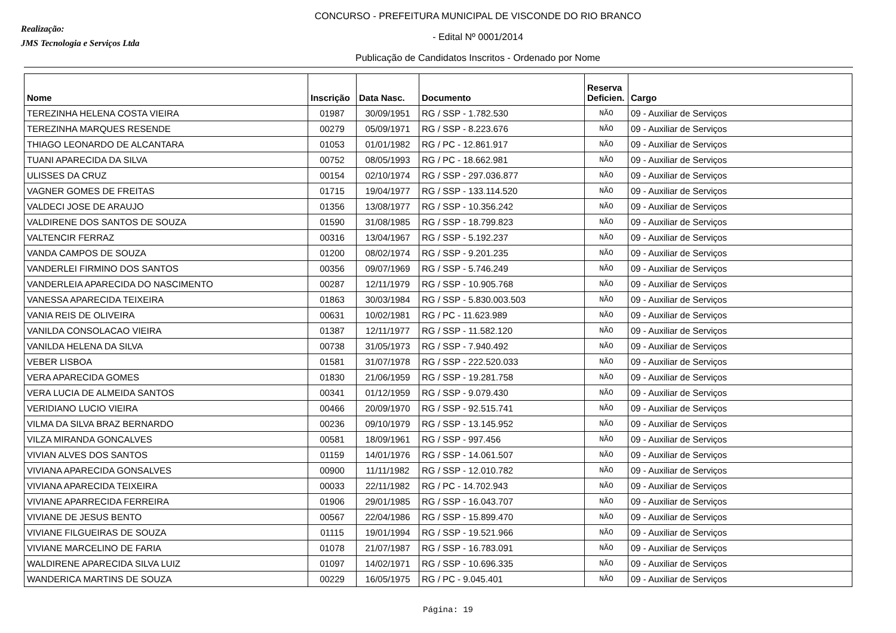Realização:
JMS Tecnologia e Serviços Ltda
CONCURSO - PREFEITURA MUNICIPAL DE VISCONDE DO RIO BRANCO
- Edital Nº 0001/2014
Publicação de Candidatos Inscritos - Ordenado por Nome
| Nome | Inscrição | Data Nasc. | Documento | Reserva Deficien. | Cargo |
| --- | --- | --- | --- | --- | --- |
| TEREZINHA HELENA COSTA VIEIRA | 01987 | 30/09/1951 | RG / SSP - 1.782.530 | NÃO | 09 - Auxiliar de Serviços |
| TEREZINHA MARQUES RESENDE | 00279 | 05/09/1971 | RG / SSP - 8.223.676 | NÃO | 09 - Auxiliar de Serviços |
| THIAGO LEONARDO DE ALCANTARA | 01053 | 01/01/1982 | RG / PC - 12.861.917 | NÃO | 09 - Auxiliar de Serviços |
| TUANI APARECIDA DA SILVA | 00752 | 08/05/1993 | RG / PC - 18.662.981 | NÃO | 09 - Auxiliar de Serviços |
| ULISSES DA CRUZ | 00154 | 02/10/1974 | RG / SSP - 297.036.877 | NÃO | 09 - Auxiliar de Serviços |
| VAGNER GOMES DE FREITAS | 01715 | 19/04/1977 | RG / SSP - 133.114.520 | NÃO | 09 - Auxiliar de Serviços |
| VALDECI JOSE DE ARAUJO | 01356 | 13/08/1977 | RG / SSP - 10.356.242 | NÃO | 09 - Auxiliar de Serviços |
| VALDIRENE DOS SANTOS DE SOUZA | 01590 | 31/08/1985 | RG / SSP - 18.799.823 | NÃO | 09 - Auxiliar de Serviços |
| VALTENCIR FERRAZ | 00316 | 13/04/1967 | RG / SSP - 5.192.237 | NÃO | 09 - Auxiliar de Serviços |
| VANDA CAMPOS DE SOUZA | 01200 | 08/02/1974 | RG / SSP - 9.201.235 | NÃO | 09 - Auxiliar de Serviços |
| VANDERLEI FIRMINO DOS SANTOS | 00356 | 09/07/1969 | RG / SSP - 5.746.249 | NÃO | 09 - Auxiliar de Serviços |
| VANDERLEIA APARECIDA DO NASCIMENTO | 00287 | 12/11/1979 | RG / SSP - 10.905.768 | NÃO | 09 - Auxiliar de Serviços |
| VANESSA APARECIDA TEIXEIRA | 01863 | 30/03/1984 | RG / SSP - 5.830.003.503 | NÃO | 09 - Auxiliar de Serviços |
| VANIA REIS DE OLIVEIRA | 00631 | 10/02/1981 | RG / PC - 11.623.989 | NÃO | 09 - Auxiliar de Serviços |
| VANILDA CONSOLACAO VIEIRA | 01387 | 12/11/1977 | RG / SSP - 11.582.120 | NÃO | 09 - Auxiliar de Serviços |
| VANILDA HELENA DA SILVA | 00738 | 31/05/1973 | RG / SSP - 7.940.492 | NÃO | 09 - Auxiliar de Serviços |
| VEBER LISBOA | 01581 | 31/07/1978 | RG / SSP - 222.520.033 | NÃO | 09 - Auxiliar de Serviços |
| VERA APARECIDA GOMES | 01830 | 21/06/1959 | RG / SSP - 19.281.758 | NÃO | 09 - Auxiliar de Serviços |
| VERA LUCIA DE ALMEIDA SANTOS | 00341 | 01/12/1959 | RG / SSP - 9.079.430 | NÃO | 09 - Auxiliar de Serviços |
| VERIDIANO LUCIO VIEIRA | 00466 | 20/09/1970 | RG / SSP - 92.515.741 | NÃO | 09 - Auxiliar de Serviços |
| VILMA DA SILVA BRAZ BERNARDO | 00236 | 09/10/1979 | RG / SSP - 13.145.952 | NÃO | 09 - Auxiliar de Serviços |
| VILZA MIRANDA GONCALVES | 00581 | 18/09/1961 | RG / SSP - 997.456 | NÃO | 09 - Auxiliar de Serviços |
| VIVIAN ALVES DOS SANTOS | 01159 | 14/01/1976 | RG / SSP - 14.061.507 | NÃO | 09 - Auxiliar de Serviços |
| VIVIANA APARECIDA GONSALVES | 00900 | 11/11/1982 | RG / SSP - 12.010.782 | NÃO | 09 - Auxiliar de Serviços |
| VIVIANA APARECIDA TEIXEIRA | 00033 | 22/11/1982 | RG / PC - 14.702.943 | NÃO | 09 - Auxiliar de Serviços |
| VIVIANE APARRECIDA FERREIRA | 01906 | 29/01/1985 | RG / SSP - 16.043.707 | NÃO | 09 - Auxiliar de Serviços |
| VIVIANE DE JESUS BENTO | 00567 | 22/04/1986 | RG / SSP - 15.899.470 | NÃO | 09 - Auxiliar de Serviços |
| VIVIANE FILGUEIRAS DE SOUZA | 01115 | 19/01/1994 | RG / SSP - 19.521.966 | NÃO | 09 - Auxiliar de Serviços |
| VIVIANE MARCELINO DE FARIA | 01078 | 21/07/1987 | RG / SSP - 16.783.091 | NÃO | 09 - Auxiliar de Serviços |
| WALDIRENE APARECIDA SILVA LUIZ | 01097 | 14/02/1971 | RG / SSP - 10.696.335 | NÃO | 09 - Auxiliar de Serviços |
| WANDERICA MARTINS DE SOUZA | 00229 | 16/05/1975 | RG / PC - 9.045.401 | NÃO | 09 - Auxiliar de Serviços |
Página: 19